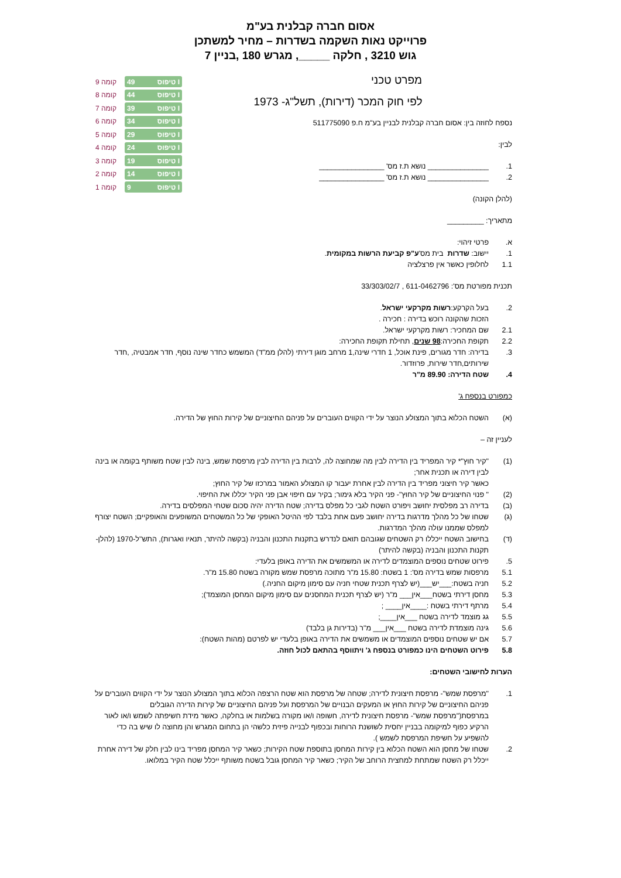אסום חברה קבלנית בע"מ
פרוייקט נאות השקמה בשדרות – מחיר למשתכן
גוש 3210 , חלקה _____, מגרש 180 ,בניין 7
9 קומה 49 טיפוס I
8 קומה 44 טיפוס I
7 קומה 39 טיפוס I
6 קומה 34 טיפוס I
5 קומה 29 טיפוס I
4 קומה 24 טיפוס I
3 קומה 19 טיפוס I
2 קומה 14 טיפוס I
1 קומה 9 טיפוס I
מפרט טכני
לפי חוק המכר (דירות), תשל"ג- 1973
נספח לחוזה בין: אסום חברה קבלנית לבניין בע"מ ח.פ 511775090
לבין:
1. _______________ נושא ת.ז מס' ________________
2. _______________ נושא ת.ז מס' ________________
(להלן הקונה)
מתאריך: _________
א. פרטי זיהוי:
1. יישוב: שדרות בית מס' ע"פ קביעת הרשות במקומית.
1.1 לחלופין כאשר אין פרצלציה
תכנית מפורטת מס': 611-0462796 , 33/303/02/7
2. בעל הקרקע: רשות מקרקעי ישראל .
הזכות שהקונה רוכש בדירה : חכירה .
2.1 שם המחכיר: רשות מקרקעי ישראל.
2.2 תקופת החכירה: 98 שנים, תחילת תקופת החכירה:
3. בדירה: חדר מגורים, פינת אוכל, 1 חדרי שינה,1 מרחב מוגן דירתי (להלן ממ"ד) המשמש כחדר שינה נוסף, חדר אמבטיה, ,חדר שירותים,חדר שירות, פרוזדור.
4. שטח הדירה: 89.90 מ"ר
כמפורט בנספח ג'
(א) השטח הכלוא בתוך המצולע הנוצר על ידי הקווים העוברים על פניהם החיצוניים של קירות החוץ של הדירה.
לעניין זה –
(1) "קיר חוץ"* קיר המפריד בין הדירה לבין מה שמחוצה לה, לרבות בין הדירה לבין מרפסת שמש, בינה לבין שטח משותף בקומה או בינה לבין דירה או תכנית אחר;
כאשר קיר חיצוני מפריד בין הדירה לבין אחרת יעבור קו המצולע האמור במרכזו של קיר החוץ;
(2) " פנוי החיצוניים של קיר החוץ"- פני הקיר בלא גימור; בקיר עם חיפוי אבן פני הקיר יכללו את החיפוי.
(ב) בדירה רב מפלסית יחושב ויפורט השטח לגבי כל מפלס בדירה; שטח הדירה יהיה סכום שטחי המפלסים בדירה.
(ג) שטחו של כל מהלך מדרגות בדירה יחושב פעם אחת בלבד לפי ההיטל האופקי של כל המשטחים המשופעים והאופקיים; השטח יצורף למפלס שממנו עולה מהלך המדרגות.
(ד) בחישוב השטח ייכללו רק השטחים שגובהם תואם לנדרש בתקנות התכנון והבניה (בקשה להיתר, תנאיו ואגרות), התש"ל-1970 (להלן- תקנות התכנון והבניה (בקשה להיתר)
5. פירוט שטחים נוספים המוצמדים לדירה או המשמשים את הדירה באופן בלעדי:
5.1 מרפסות שמש בדירה מס': 1 בשטח: 15.80 מ"ר מתוכה מרפסת שמש מקורה בשטח 15.80 מ"ר.
5.2 חניה בשטח:___יש___(יש לצרף תכנית שטחי חניה עם סימון מיקום החניה.)
5.3 מחסן דירתי בשטח___אין___ מ"ר (יש לצרף תכנית המחסנים עם סימון מיקום המחסן המוצמד);
5.4 מרתף דירתי בשטח :____אין____ ;
5.5 גג מוצמד לדירה בשטח ___אין____;
5.6 גינה מוצמדת לדירה בשטח ___אין___ מ"ר (בדירות גן בלבד)
5.7 אם יש שטחים נוספים המוצמדים או משמשים את הדירה באופן בלעדי יש לפרטם (מהות השטח):
5.8 פירוט השטחים הינו כמפורט בנספח ג' ויתווסף בהתאם לכול חוזה.
הערות לחישובי השטחים:
1. "מרפסת שמש"- מרפסת חיצונית לדירה; שטחה של מרפסת הוא שטח הרצפה הכלוא בתוך המצולע הנוצר על ידי הקווים העוברים על פניהם החיצוניים של קירות החוץ או המעקים הבנויים של המרפסת ועל פניהם החיצוניים של קירות הדירה הגובלים במרפסת("מרפסת שמש"- מרפסת חיצונית לדירה, חשופה ו/או מקורה בשלמות או בחלקה, כאשר מידת חשיפתה לשמש ו/או לאור הרקיע כפוף למיקומה בבניין יחסית לשושנת הרוחות ובכפוף לבנייה פיזית כלשהי הן בתחום המגרש והן מחוצה לו שיש בה כדי להשפיע על חשיפת המרפסת לשמש ).
2. שטחו של מחסן הוא השטח הכלוא בין קירות המחסן בתוספת שטח הקירות; כשאר קיר המחסן מפריד בינו לבין חלק של דירה אחרת ייכלל רק השטח שמתחת למחצית הרוחב של הקיר; כשאר קיר המחסן גובל בשטח משותף ייכלל שטח הקיר במלואו.